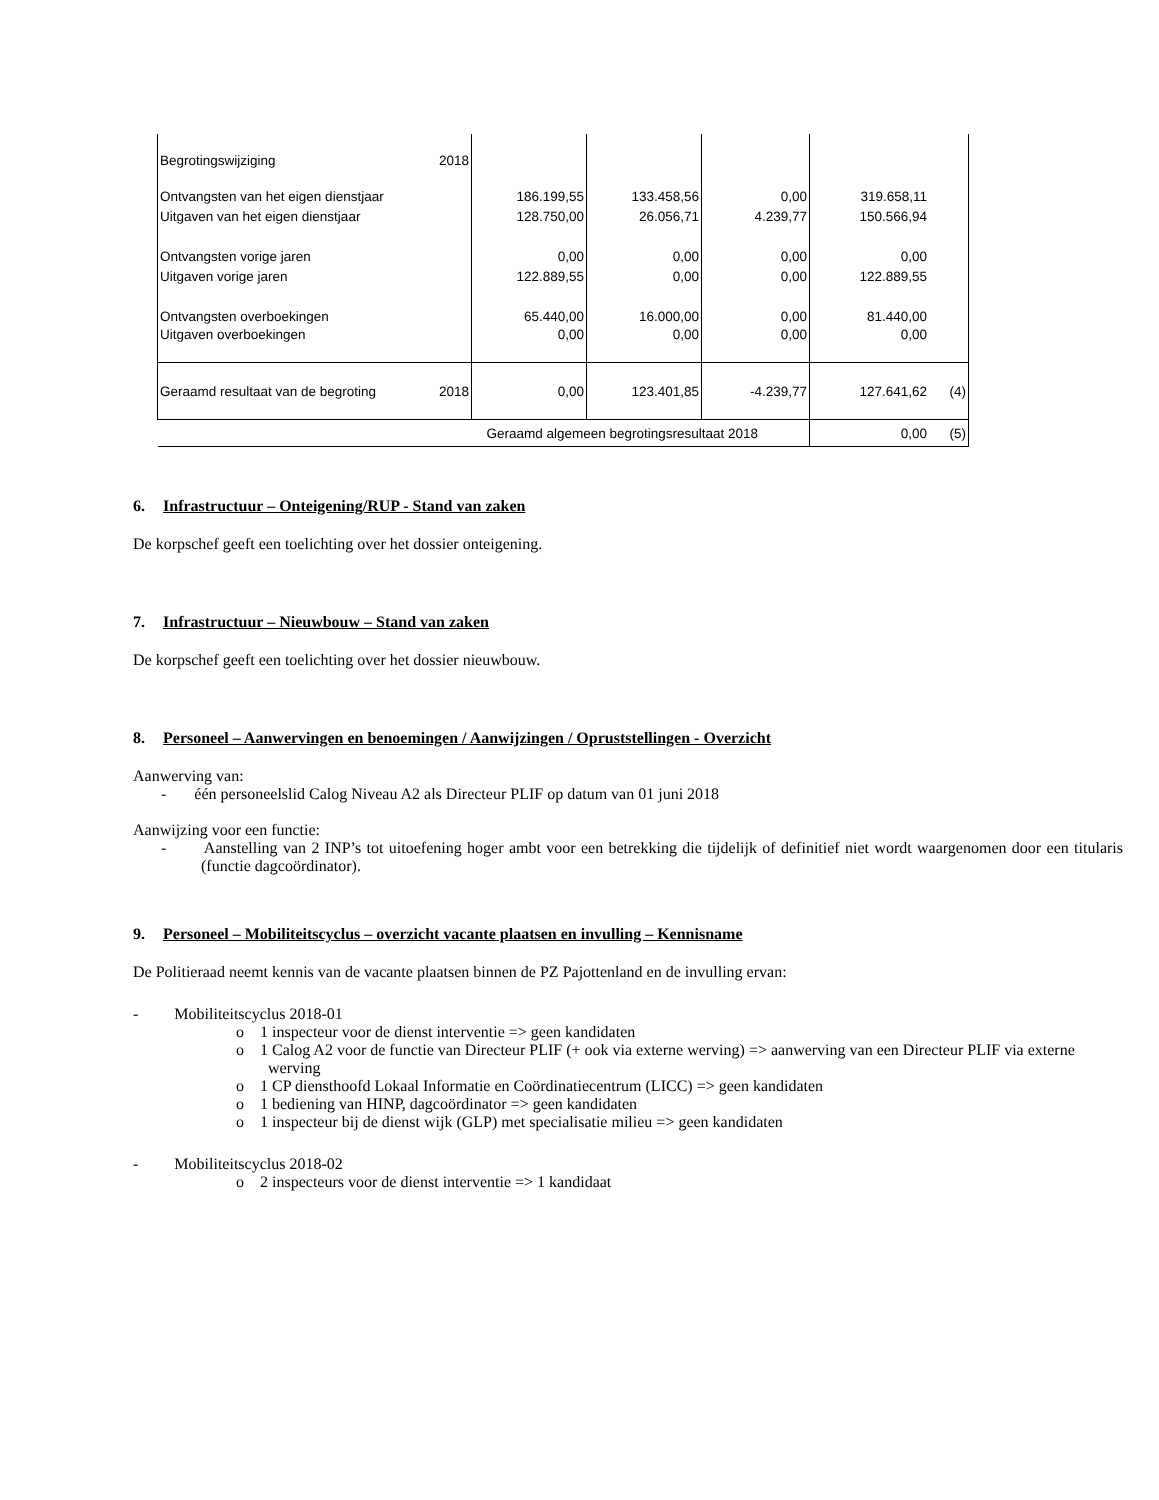| Begrotingswijziging | 2018 | | | | | |
| Ontvangsten van het eigen dienstjaar | | 186.199,55 | 133.458,56 | 0,00 | 319.658,11 | |
| Uitgaven van het eigen dienstjaar | | 128.750,00 | 26.056,71 | 4.239,77 | 150.566,94 | |
| Ontvangsten vorige jaren | | 0,00 | 0,00 | 0,00 | 0,00 | |
| Uitgaven vorige jaren | | 122.889,55 | 0,00 | 0,00 | 122.889,55 | |
| Ontvangsten overboekingen | | 65.440,00 | 16.000,00 | 0,00 | 81.440,00 | |
| Uitgaven overboekingen | | 0,00 | 0,00 | 0,00 | 0,00 | |
| Geraamd resultaat van de begroting | 2018 | 0,00 | 123.401,85 | -4.239,77 | 127.641,62 | (4) |
| Geraamd algemeen begrotingsresultaat 2018 | | | | | 0,00 | (5) |
6. Infrastructuur – Onteigening/RUP - Stand van zaken
De korpschef geeft een toelichting over het dossier onteigening.
7. Infrastructuur – Nieuwbouw – Stand van zaken
De korpschef geeft een toelichting over het dossier nieuwbouw.
8. Personeel – Aanwervingen en benoemingen / Aanwijzingen / Opruststellingen - Overzicht
Aanwerving van:
- één personeelslid Calog Niveau A2 als Directeur PLIF op datum van 01 juni 2018
Aanwijzing voor een functie:
- Aanstelling van 2 INP’s tot uitoefening hoger ambt voor een betrekking die tijdelijk of definitief niet wordt waargenomen door een titularis (functie dagcoördinator).
9. Personeel – Mobiliteitscyclus – overzicht vacante plaatsen en invulling – Kennisname
De Politieraad neemt kennis van de vacante plaatsen binnen de PZ Pajottenland en de invulling ervan:
- Mobiliteitscyclus 2018-01
o 1 inspecteur voor de dienst interventie => geen kandidaten
o 1 Calog A2 voor de functie van Directeur PLIF (+ ook via externe werving) => aanwerving van een Directeur PLIF via externe werving
o 1 CP diensthoofd Lokaal Informatie en Coördinatiecentrum (LICC) => geen kandidaten
o 1 bediening van HINP, dagcoördinator => geen kandidaten
o 1 inspecteur bij de dienst wijk (GLP) met specialisatie milieu => geen kandidaten
- Mobiliteitscyclus 2018-02
o 2 inspecteurs voor de dienst interventie => 1 kandidaat